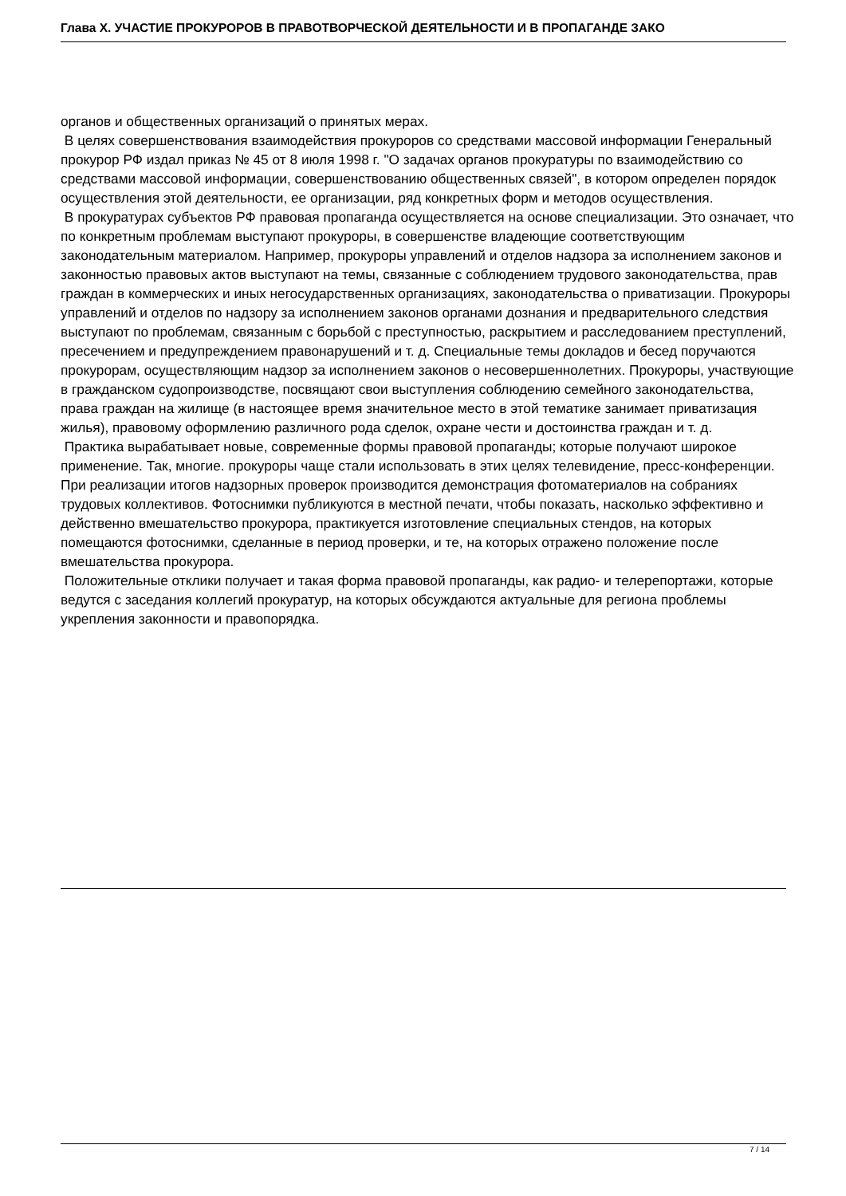Глава X. УЧАСТИЕ ПРОКУРОРОВ В ПРАВОТВОРЧЕСКОЙ ДЕЯТЕЛЬНОСТИ И В ПРОПАГАНДЕ ЗАКО
органов и общественных организаций о принятых мерах.
В целях совершенствования взаимодействия прокуроров со средствами массовой информации Генеральный прокурор РФ издал приказ № 45 от 8 июля 1998 г. "О задачах органов прокуратуры по взаимодействию со средствами массовой информации, совершенствованию общественных связей", в котором определен порядок осуществления этой деятельности, ее организации, ряд конкретных форм и методов осуществления.
В прокуратурах субъектов РФ правовая пропаганда осуществляется на основе специализации. Это означает, что по конкретным проблемам выступают прокуроры, в совершенстве владеющие соответствующим законодательным материалом. Например, прокуроры управлений и отделов надзора за исполнением законов и законностью правовых актов выступают на темы, связанные с соблюдением трудового законодательства, прав граждан в коммерческих и иных негосударственных организациях, законодательства о приватизации. Прокуроры управлений и отделов по надзору за исполнением законов органами дознания и предварительного следствия выступают по проблемам, связанным с борьбой с преступностью, раскрытием и расследованием преступлений, пресечением и предупреждением правонарушений и т. д. Специальные темы докладов и бесед поручаются прокурорам, осуществляющим надзор за исполнением законов о несовершеннолетних. Прокуроры, участвующие в гражданском судопроизводстве, посвящают свои выступления соблюдению семейного законодательства, права граждан на жилище (в настоящее время значительное место в этой тематике занимает приватизация жилья), правовому оформлению различного рода сделок, охране чести и достоинства граждан и т. д.
Практика вырабатывает новые, современные формы правовой пропаганды; которые получают широкое применение. Так, многие. прокуроры чаще стали использовать в этих целях телевидение, пресс-конференции. При реализации итогов надзорных проверок производится демонстрация фотоматериалов на собраниях трудовых коллективов. Фотоснимки публикуются в местной печати, чтобы показать, насколько эффективно и действенно вмешательство прокурора, практикуется изготовление специальных стендов, на которых помещаются фотоснимки, сделанные в период проверки, и те, на которых отражено положение после вмешательства прокурора.
Положительные отклики получает и такая форма правовой пропаганды, как радио- и телерепортажи, которые ведутся с заседания коллегий прокуратур, на которых обсуждаются актуальные для региона проблемы укрепления законности и правопорядка.
7 / 14